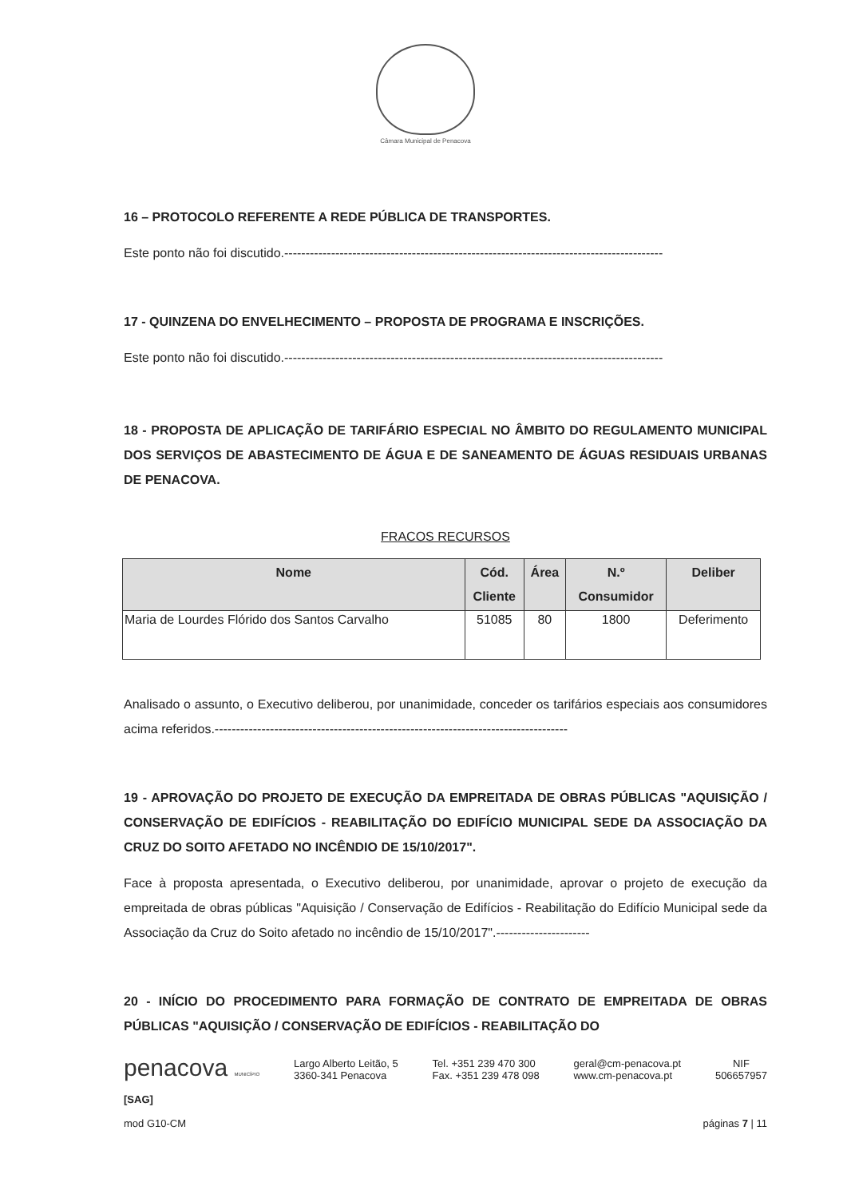Câmara Municipal de Penacova
16 – PROTOCOLO REFERENTE A REDE PÚBLICA DE TRANSPORTES.
Este ponto não foi discutido.-----------------------------------------------------------------------------------------
17 - QUINZENA DO ENVELHECIMENTO – PROPOSTA DE PROGRAMA E INSCRIÇÕES.
Este ponto não foi discutido.-----------------------------------------------------------------------------------------
18 - PROPOSTA DE APLICAÇÃO DE TARIFÁRIO ESPECIAL NO ÂMBITO DO REGULAMENTO MUNICIPAL DOS SERVIÇOS DE ABASTECIMENTO DE ÁGUA E DE SANEAMENTO DE ÁGUAS RESIDUAIS URBANAS DE PENACOVA.
FRACOS RECURSOS
| Nome | Cód. Cliente | Área | N.º Consumidor | Deliber |
| --- | --- | --- | --- | --- |
| Maria de Lourdes Flórido dos Santos Carvalho | 51085 | 80 | 1800 | Deferimento |
Analisado o assunto, o Executivo deliberou, por unanimidade, conceder os tarifários especiais aos consumidores acima referidos.-----------------------------------------------------------------------------------
19 - APROVAÇÃO DO PROJETO DE EXECUÇÃO DA EMPREITADA DE OBRAS PÚBLICAS "AQUISIÇÃO / CONSERVAÇÃO DE EDIFÍCIOS - REABILITAÇÃO DO EDIFÍCIO MUNICIPAL SEDE DA ASSOCIAÇÃO DA CRUZ DO SOITO AFETADO NO INCÊNDIO DE 15/10/2017".
Face à proposta apresentada, o Executivo deliberou, por unanimidade, aprovar o projeto de execução da empreitada de obras públicas "Aquisição / Conservação de Edifícios - Reabilitação do Edifício Municipal sede da Associação da Cruz do Soito afetado no incêndio de 15/10/2017".----------------------
20 - INÍCIO DO PROCEDIMENTO PARA FORMAÇÃO DE CONTRATO DE EMPREITADA DE OBRAS PÚBLICAS "AQUISIÇÃO / CONSERVAÇÃO DE EDIFÍCIOS - REABILITAÇÃO DO
penacova MUNICÍPIO
Largo Alberto Leitão, 5
3360-341 Penacova
Tel. +351 239 470 300
Fax. +351 239 478 098
geral@cm-penacova.pt
www.cm-penacova.pt
NIF
506657957
[SAG]
mod G10-CM
páginas 7 | 11